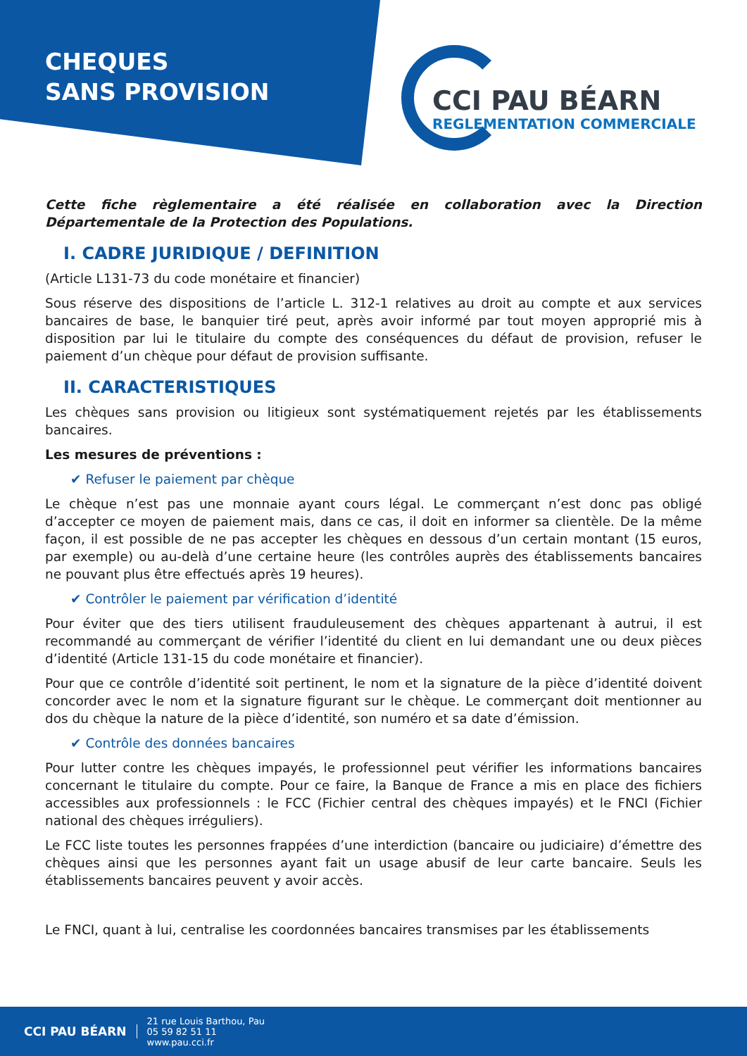CHEQUES
SANS PROVISION
CCI PAU BÉARN
REGLEMENTATION COMMERCIALE
Cette fiche règlementaire a été réalisée en collaboration avec la Direction Départementale de la Protection des Populations.
I. CADRE JURIDIQUE / DEFINITION
(Article L131-73 du code monétaire et financier)
Sous réserve des dispositions de l’article L. 312-1 relatives au droit au compte et aux services bancaires de base, le banquier tiré peut, après avoir informé par tout moyen approprié mis à disposition par lui le titulaire du compte des conséquences du défaut de provision, refuser le paiement d’un chèque pour défaut de provision suffisante.
II. CARACTERISTIQUES
Les chèques sans provision ou litigieux sont systématiquement rejetés par les établissements bancaires.
Les mesures de préventions :
✔ Refuser le paiement par chèque
Le chèque n’est pas une monnaie ayant cours légal. Le commerçant n’est donc pas obligé d’accepter ce moyen de paiement mais, dans ce cas, il doit en informer sa clientèle. De la même façon, il est possible de ne pas accepter les chèques en dessous d’un certain montant (15 euros, par exemple) ou au-delà d’une certaine heure (les contrôles auprès des établissements bancaires ne pouvant plus être effectués après 19 heures).
✔ Contrôler le paiement par vérification d’identité
Pour éviter que des tiers utilisent frauduleusement des chèques appartenant à autrui, il est recommandé au commerçant de vérifier l’identité du client en lui demandant une ou deux pièces d’identité (Article 131-15 du code monétaire et financier).
Pour que ce contrôle d’identité soit pertinent, le nom et la signature de la pièce d’identité doivent concorder avec le nom et la signature figurant sur le chèque. Le commerçant doit mentionner au dos du chèque la nature de la pièce d’identité, son numéro et sa date d’émission.
✔ Contrôle des données bancaires
Pour lutter contre les chèques impayés, le professionnel peut vérifier les informations bancaires concernant le titulaire du compte. Pour ce faire, la Banque de France a mis en place des fichiers accessibles aux professionnels : le FCC (Fichier central des chèques impayés) et le FNCI (Fichier national des chèques irréguliers).
Le FCC liste toutes les personnes frappées d’une interdiction (bancaire ou judiciaire) d’émettre des chèques ainsi que les personnes ayant fait un usage abusif de leur carte bancaire. Seuls les établissements bancaires peuvent y avoir accès.
Le FNCI, quant à lui, centralise les coordonnées bancaires transmises par les établissements
CCI PAU BÉARN
21 rue Louis Barthou, Pau
05 59 82 51 11
www.pau.cci.fr